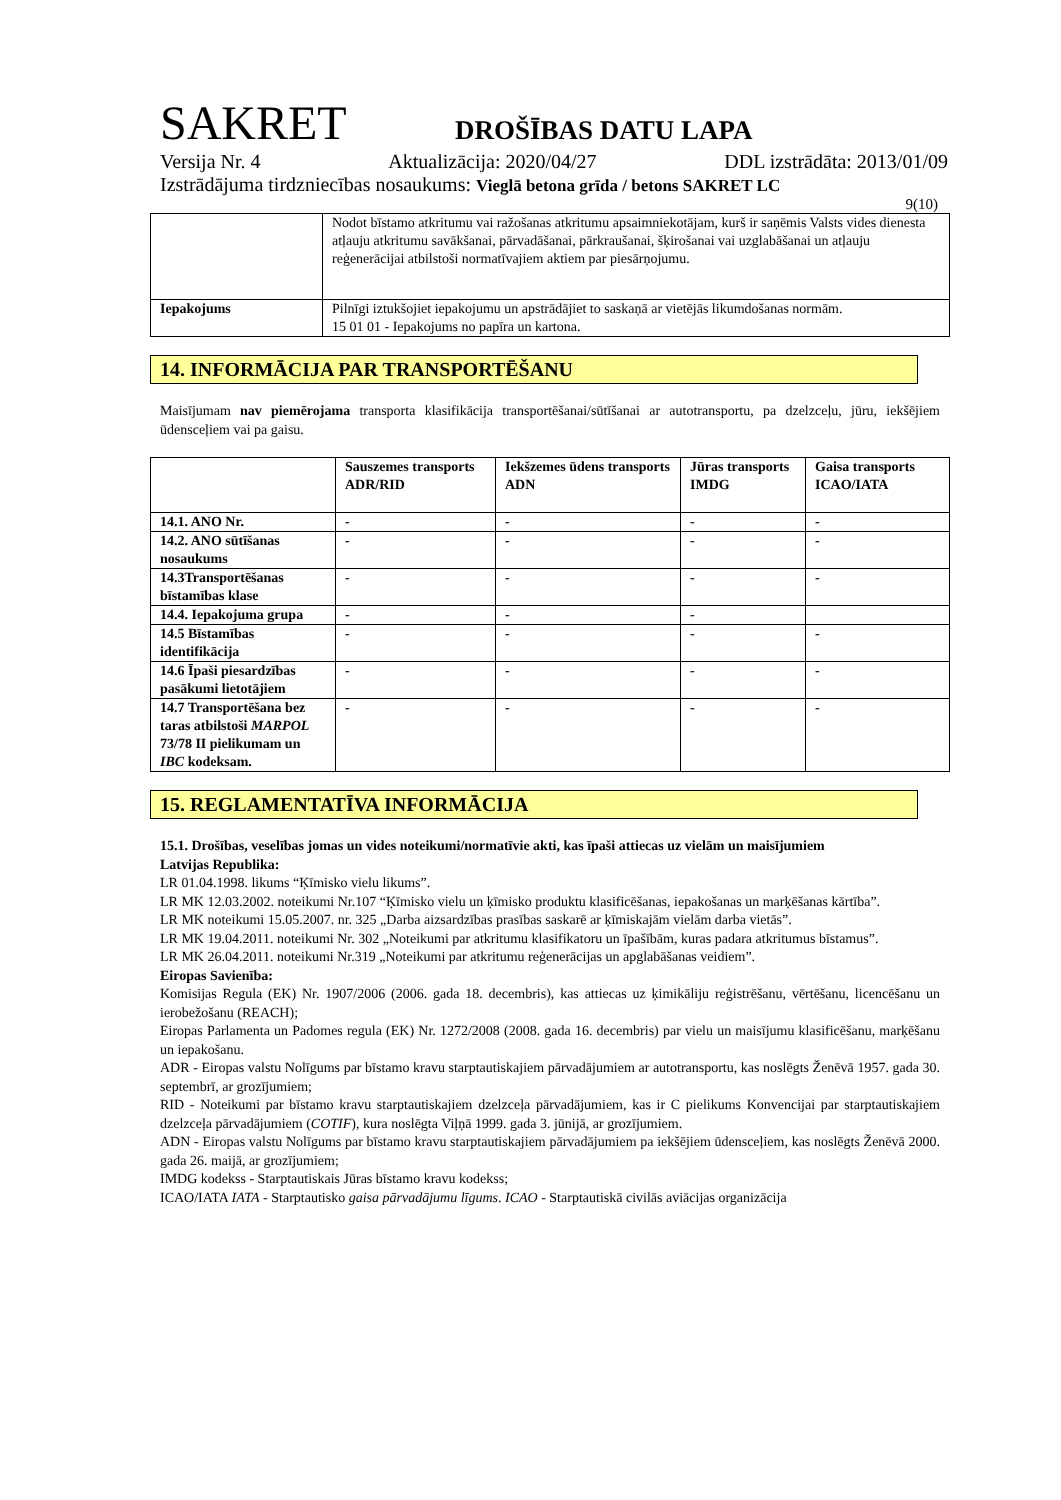SAKRET
DROŠĪBAS DATU LAPA
Versija Nr. 4 Aktualizācija: 2020/04/27 DDL izstrādāta: 2013/01/09
Izstrādājuma tirdzniecības nosaukums: Vieglā betona grīda / betons SAKRET LC
9(10)
| | Nodot bīstamo atkritumu vai ražošanas atkritumu apsaimniekotājam, kurš ir saņēmis Valsts vides dienesta atļauju atkritumu savākšanai, pārvadāšanai, pārkraušanai, šķirošanai vai uzglabāšanai un atļauju reģenerācijai atbilstoši normatīvajiem aktiem par piesārņojumu. |
| Iepakojums | Pilnīgi iztukšojiet iepakojumu un apstrādājiet to saskaņā ar vietējās likumdošanas normām. 15 01 01 - Iepakojums no papīra un kartona. |
14. INFORMĀCIJA PAR TRANSPORTĒŠANU
Maisījumam nav piemērojama transporta klasifikācija transportēšanai/sūtīšanai ar autotransportu, pa dzelzceļu, jūru, iekšējiem ūdensceļiem vai pa gaisu.
| | Sauszemes transports ADR/RID | Iekšzemes ūdens transports ADN | Jūras transports IMDG | Gaisa transports ICAO/IATA |
| 14.1. ANO Nr. | - | - | - | - |
| 14.2. ANO sūtīšanas nosaukums | - | - | - | - |
| 14.3Transportēšanas bīstamības klase | - | - | - | - |
| 14.4. Iepakojuma grupa | - | - | - | |
| 14.5 Bīstamības identifikācija | - | - | - | - |
| 14.6 Īpaši piesardzības pasākumi lietotājiem | - | - | - | - |
| 14.7 Transportēšana bez taras atbilstoši MARPOL 73/78 II pielikumam un IBC kodeksam. | - | - | - | - |
15. REGLAMENTATĪVA INFORMĀCIJA
15.1. Drošības, veselības jomas un vides noteikumi/normatīvie akti, kas īpaši attiecas uz vielām un maisījumiem
Latvijas Republika:
LR 01.04.1998. likums “Ķīmisko vielu likums”.
LR MK 12.03.2002. noteikumi Nr.107 “Ķīmisko vielu un ķīmisko produktu klasificēšanas, iepakošanas un marķēšanas kārtība”.
LR MK noteikumi 15.05.2007. nr. 325 „Darba aizsardzības prasības saskarē ar ķīmiskajām vielām darba vietās”.
LR MK 19.04.2011. noteikumi Nr. 302 „Noteikumi par atkritumu klasifikatoru un īpašībām, kuras padara atkritumus bīstamus”.
LR MK 26.04.2011. noteikumi Nr.319 „Noteikumi par atkritumu reģenerācijas un apglabāšanas veidiem”.
Eiropas Savienība:
Komisijas Regula (EK) Nr. 1907/2006 (2006. gada 18. decembris), kas attiecas uz ķimikāliju reģistrēšanu, vērtēšanu, licencēšanu un ierobežošanu (REACH);
Eiropas Parlamenta un Padomes regula (EK) Nr. 1272/2008 (2008. gada 16. decembris) par vielu un maisījumu klasificēšanu, marķēšanu un iepakošanu.
ADR - Eiropas valstu Nolīgums par bīstamo kravu starptautiskajiem pārvadājumiem ar autotransportu, kas noslēgts Ženēvā 1957. gada 30. septembrī, ar grozījumiem;
RID - Noteikumi par bīstamo kravu starptautiskajiem dzelzceļa pārvadājumiem, kas ir C pielikums Konvencijai par starptautiskajiem dzelzceļa pārvadājumiem (COTIF), kura noslēgta Viļņā 1999. gada 3. jūnijā, ar grozījumiem.
ADN - Eiropas valstu Nolīgums par bīstamo kravu starptautiskajiem pārvadājumiem pa iekšējiem ūdensceļiem, kas noslēgts Ženēvā 2000. gada 26. maijā, ar grozījumiem;
IMDG kodekss - Starptautiskais Jūras bīstamo kravu kodekss;
ICAO/IATA IATA - Starptautisko gaisa pārvadājumu līgums. ICAO - Starptautiskā civilās aviācijas organizācija